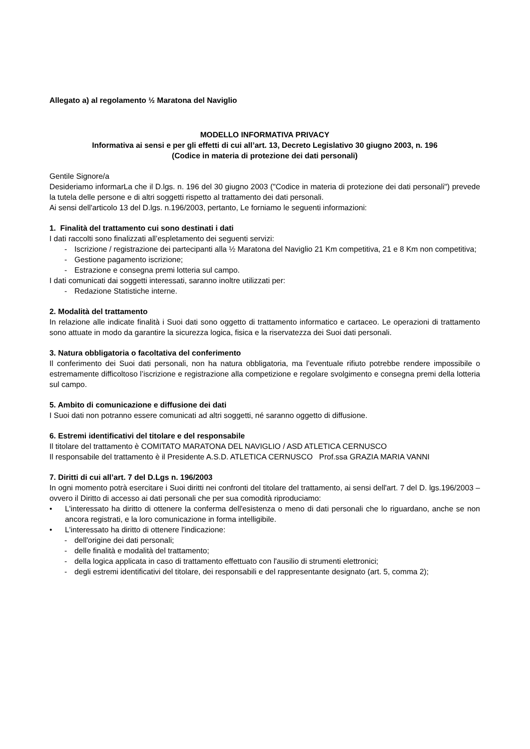Allegato a) al regolamento ½ Maratona del Naviglio
MODELLO INFORMATIVA PRIVACY
Informativa ai sensi e per gli effetti di cui all’art. 13, Decreto Legislativo 30 giugno 2003, n. 196
(Codice in materia di protezione dei dati personali)
Gentile Signore/a
Desideriamo informarLa che il D.lgs. n. 196 del 30 giugno 2003 ("Codice in materia di protezione dei dati personali") prevede la tutela delle persone e di altri soggetti rispetto al trattamento dei dati personali.
Ai sensi dell'articolo 13 del D.lgs. n.196/2003, pertanto, Le forniamo le seguenti informazioni:
1. Finalità del trattamento cui sono destinati i dati
I dati raccolti sono finalizzati all’espletamento dei seguenti servizi:
- Iscrizione / registrazione dei partecipanti alla ½ Maratona del Naviglio 21 Km competitiva, 21 e 8 Km non competitiva;
- Gestione pagamento iscrizione;
- Estrazione e consegna premi lotteria sul campo.
I dati comunicati dai soggetti interessati, saranno inoltre utilizzati per:
- Redazione Statistiche interne.
2. Modalità del trattamento
In relazione alle indicate finalità i Suoi dati sono oggetto di trattamento informatico e cartaceo. Le operazioni di trattamento sono attuate in modo da garantire la sicurezza logica, fisica e la riservatezza dei Suoi dati personali.
3. Natura obbligatoria o facoltativa del conferimento
Il conferimento dei Suoi dati personali, non ha natura obbligatoria, ma l’eventuale rifiuto potrebbe rendere impossibile o estremamente difficoltoso l’iscrizione e registrazione alla competizione e regolare svolgimento e consegna premi della lotteria sul campo.
5. Ambito di comunicazione e diffusione dei dati
I Suoi dati non potranno essere comunicati ad altri soggetti, né saranno oggetto di diffusione.
6. Estremi identificativi del titolare e del responsabile
Il titolare del trattamento è COMITATO MARATONA DEL NAVIGLIO / ASD ATLETICA CERNUSCO
Il responsabile del trattamento è il Presidente A.S.D. ATLETICA CERNUSCO Prof.ssa GRAZIA MARIA VANNI
7. Diritti di cui all’art. 7 del D.Lgs n. 196/2003
In ogni momento potrà esercitare i Suoi diritti nei confronti del titolare del trattamento, ai sensi dell'art. 7 del D. lgs.196/2003 – ovvero il Diritto di accesso ai dati personali che per sua comodità riproduciamo:
•
L'interessato ha diritto di ottenere la conferma dell'esistenza o meno di dati personali che lo riguardano, anche se non ancora registrati, e la loro comunicazione in forma intelligibile.
• L'interessato ha diritto di ottenere l'indicazione:
- dell'origine dei dati personali;
- delle finalità e modalità del trattamento;
- della logica applicata in caso di trattamento effettuato con l'ausilio di strumenti elettronici;
- degli estremi identificativi del titolare, dei responsabili e del rappresentante designato (art. 5, comma 2);